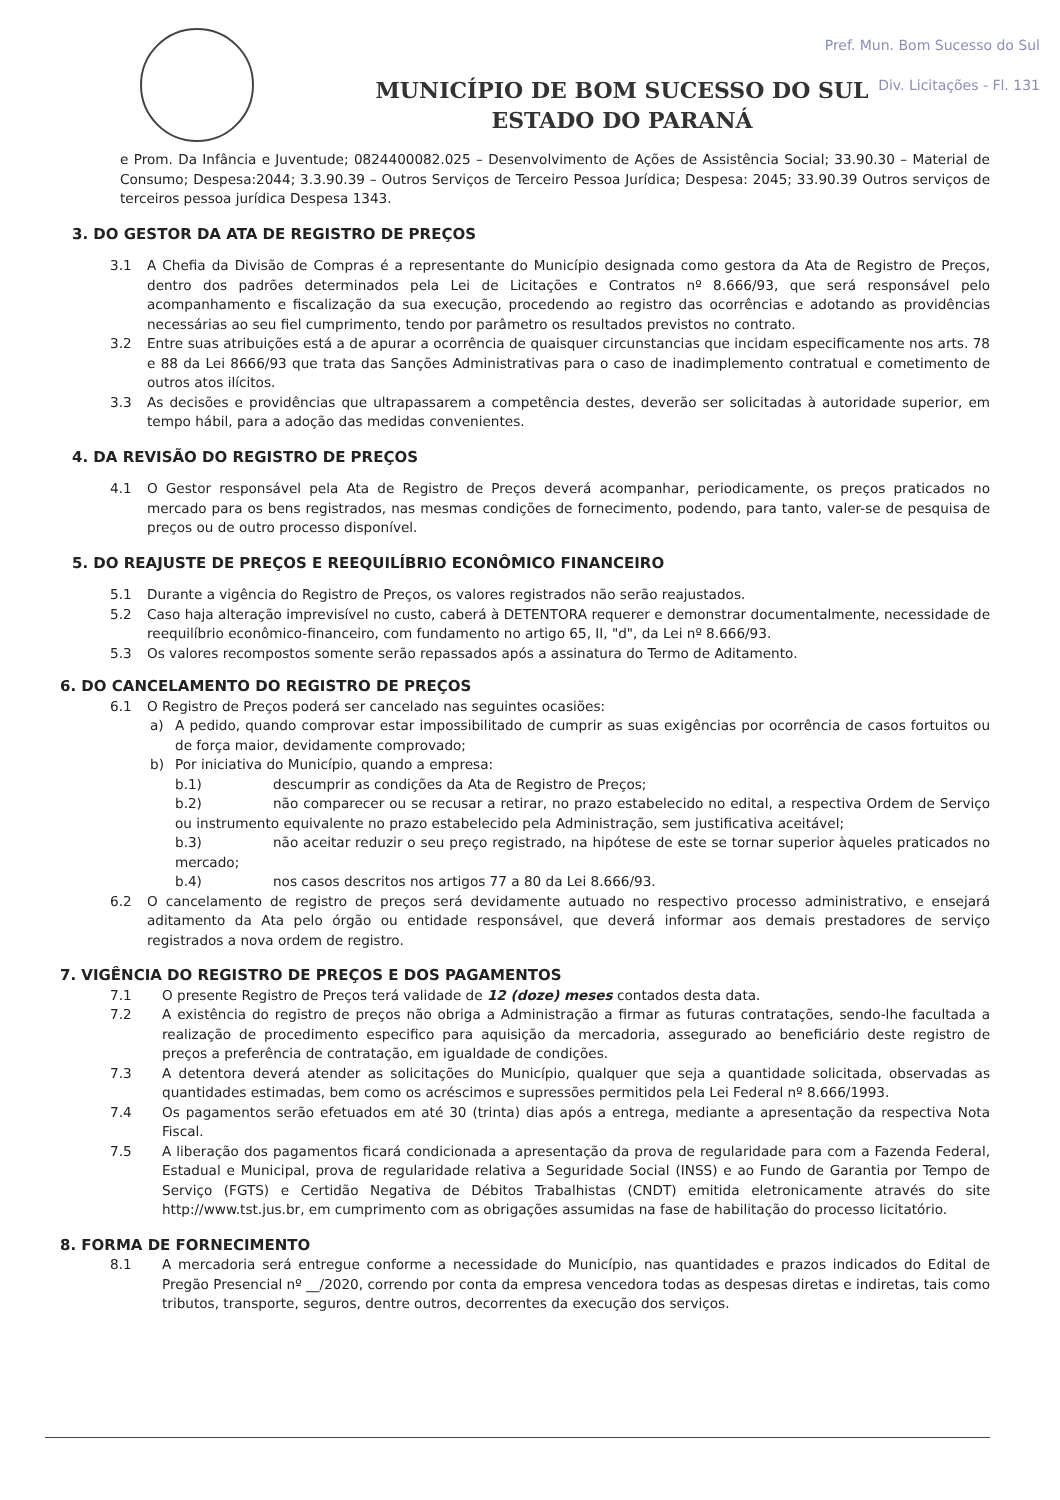Pref. Mun. Bom Sucesso do Sul
Div. Licitações - Fl. 131
MUNICÍPIO DE BOM SUCESSO DO SUL
ESTADO DO PARANÁ
e Prom. Da Infância e Juventude; 0824400082.025 – Desenvolvimento de Ações de Assistência Social; 33.90.30 – Material de Consumo; Despesa:2044; 3.3.90.39 – Outros Serviços de Terceiro Pessoa Jurídica; Despesa: 2045; 33.90.39 Outros serviços de terceiros pessoa jurídica Despesa 1343.
3. DO GESTOR DA ATA DE REGISTRO DE PREÇOS
3.1 A Chefia da Divisão de Compras é a representante do Município designada como gestora da Ata de Registro de Preços, dentro dos padrões determinados pela Lei de Licitações e Contratos nº 8.666/93, que será responsável pelo acompanhamento e fiscalização da sua execução, procedendo ao registro das ocorrências e adotando as providências necessárias ao seu fiel cumprimento, tendo por parâmetro os resultados previstos no contrato.
3.2 Entre suas atribuições está a de apurar a ocorrência de quaisquer circunstancias que incidam especificamente nos arts. 78 e 88 da Lei 8666/93 que trata das Sanções Administrativas para o caso de inadimplemento contratual e cometimento de outros atos ilícitos.
3.3 As decisões e providências que ultrapassarem a competência destes, deverão ser solicitadas à autoridade superior, em tempo hábil, para a adoção das medidas convenientes.
4. DA REVISÃO DO REGISTRO DE PREÇOS
4.1 O Gestor responsável pela Ata de Registro de Preços deverá acompanhar, periodicamente, os preços praticados no mercado para os bens registrados, nas mesmas condições de fornecimento, podendo, para tanto, valer-se de pesquisa de preços ou de outro processo disponível.
5. DO REAJUSTE DE PREÇOS E REEQUILÍBRIO ECONÔMICO FINANCEIRO
5.1 Durante a vigência do Registro de Preços, os valores registrados não serão reajustados.
5.2 Caso haja alteração imprevisível no custo, caberá à DETENTORA requerer e demonstrar documentalmente, necessidade de reequilíbrio econômico-financeiro, com fundamento no artigo 65, II, "d", da Lei nº 8.666/93.
5.3 Os valores recompostos somente serão repassados após a assinatura do Termo de Aditamento.
6. DO CANCELAMENTO DO REGISTRO DE PREÇOS
6.1 O Registro de Preços poderá ser cancelado nas seguintes ocasiões:
a) A pedido, quando comprovar estar impossibilitado de cumprir as suas exigências por ocorrência de casos fortuitos ou de força maior, devidamente comprovado;
b) Por iniciativa do Município, quando a empresa:
b.1) descumprir as condições da Ata de Registro de Preços;
b.2) não comparecer ou se recusar a retirar, no prazo estabelecido no edital, a respectiva Ordem de Serviço ou instrumento equivalente no prazo estabelecido pela Administração, sem justificativa aceitável;
b.3) não aceitar reduzir o seu preço registrado, na hipótese de este se tornar superior àqueles praticados no mercado;
b.4) nos casos descritos nos artigos 77 a 80 da Lei 8.666/93.
6.2 O cancelamento de registro de preços será devidamente autuado no respectivo processo administrativo, e ensejará aditamento da Ata pelo órgão ou entidade responsável, que deverá informar aos demais prestadores de serviço registrados a nova ordem de registro.
7. VIGÊNCIA DO REGISTRO DE PREÇOS E DOS PAGAMENTOS
7.1 O presente Registro de Preços terá validade de 12 (doze) meses contados desta data.
7.2 A existência do registro de preços não obriga a Administração a firmar as futuras contratações, sendo-lhe facultada a realização de procedimento especifico para aquisição da mercadoria, assegurado ao beneficiário deste registro de preços a preferência de contratação, em igualdade de condições.
7.3 A detentora deverá atender as solicitações do Município, qualquer que seja a quantidade solicitada, observadas as quantidades estimadas, bem como os acréscimos e supressões permitidos pela Lei Federal nº 8.666/1993.
7.4 Os pagamentos serão efetuados em até 30 (trinta) dias após a entrega, mediante a apresentação da respectiva Nota Fiscal.
7.5 A liberação dos pagamentos ficará condicionada a apresentação da prova de regularidade para com a Fazenda Federal, Estadual e Municipal, prova de regularidade relativa a Seguridade Social (INSS) e ao Fundo de Garantia por Tempo de Serviço (FGTS) e Certidão Negativa de Débitos Trabalhistas (CNDT) emitida eletronicamente através do site http://www.tst.jus.br, em cumprimento com as obrigações assumidas na fase de habilitação do processo licitatório.
8. FORMA DE FORNECIMENTO
8.1 A mercadoria será entregue conforme a necessidade do Município, nas quantidades e prazos indicados do Edital de Pregão Presencial nº __/2020, correndo por conta da empresa vencedora todas as despesas diretas e indiretas, tais como tributos, transporte, seguros, dentre outros, decorrentes da execução dos serviços.